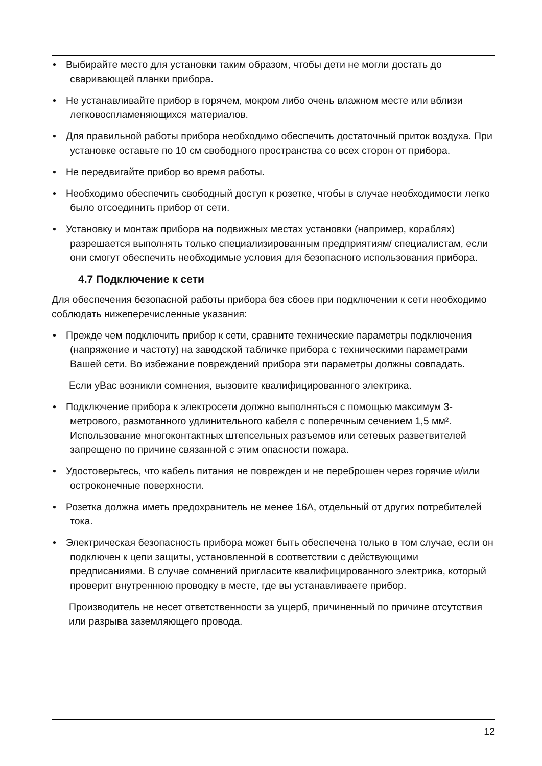• Выбирайте место для установки таким образом, чтобы дети не могли достать до сваривающей планки прибора.
• Не устанавливайте прибор в горячем, мокром либо очень влажном месте или вблизи легковоспламеняющихся материалов.
• Для правильной работы прибора необходимо обеспечить достаточный приток воздуха. При установке оставьте по 10 см свободного пространства со всех сторон от прибора.
• Не передвигайте прибор во время работы.
• Необходимо обеспечить свободный доступ к розетке, чтобы в случае необходимости легко было отсоединить прибор от сети.
• Установку и монтаж прибора на подвижных местах установки (например, кораблях) разрешается выполнять только специализированным предприятиям/ специалистам, если они смогут обеспечить необходимые условия для безопасного использования прибора.
4.7 Подключение к сети
Для обеспечения безопасной работы прибора без сбоев при подключении к сети необходимо соблюдать нижеперечисленные указания:
• Прежде чем подключить прибор к сети, сравните технические параметры подключения (напряжение и частоту) на заводской табличке прибора с техническими параметрами Вашей сети. Во избежание повреждений прибора эти параметры должны совпадать.
Если уВас возникли сомнения, вызовите квалифицированного электрика.
• Подключение прибора к электросети должно выполняться с помощью максимум 3-метрового, размотанного удлинительного кабеля с поперечным сечением 1,5 мм². Использование многоконтактных штепсельных разъемов или сетевых разветвителей запрещено по причине связанной с этим опасности пожара.
• Удостоверьтесь, что кабель питания не поврежден и не переброшен через горячие и/или остроконечные поверхности.
• Розетка должна иметь предохранитель не менее 16А, отдельный от других потребителей тока.
• Электрическая безопасность прибора может быть обеспечена только в том случае, если он подключен к цепи защиты, установленной в соответствии с действующими предписаниями. В случае сомнений пригласите квалифицированного электрика, который проверит внутреннюю проводку в месте, где вы устанавливаете прибор.
Производитель не несет ответственности за ущерб, причиненный по причине отсутствия или разрыва заземляющего провода.
12